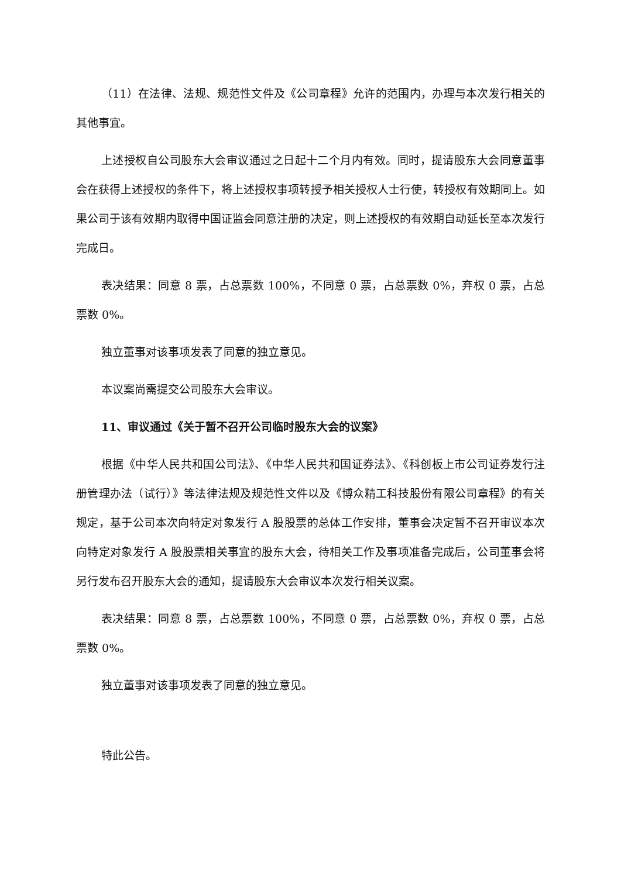（11）在法律、法规、规范性文件及《公司章程》允许的范围内，办理与本次发行相关的其他事宜。
上述授权自公司股东大会审议通过之日起十二个月内有效。同时，提请股东大会同意董事会在获得上述授权的条件下，将上述授权事项转授予相关授权人士行使，转授权有效期同上。如果公司于该有效期内取得中国证监会同意注册的决定，则上述授权的有效期自动延长至本次发行完成日。
表决结果：同意 8 票，占总票数 100%，不同意 0 票，占总票数 0%，弃权 0 票，占总票数 0%。
独立董事对该事项发表了同意的独立意见。
本议案尚需提交公司股东大会审议。
11、审议通过《关于暂不召开公司临时股东大会的议案》
根据《中华人民共和国公司法》、《中华人民共和国证券法》、《科创板上市公司证券发行注册管理办法（试行）》等法律法规及规范性文件以及《博众精工科技股份有限公司章程》的有关规定，基于公司本次向特定对象发行 A 股股票的总体工作安排，董事会决定暂不召开审议本次向特定对象发行 A 股股票相关事宜的股东大会，待相关工作及事项准备完成后，公司董事会将另行发布召开股东大会的通知，提请股东大会审议本次发行相关议案。
表决结果：同意 8 票，占总票数 100%，不同意 0 票，占总票数 0%，弃权 0 票，占总票数 0%。
独立董事对该事项发表了同意的独立意见。
特此公告。